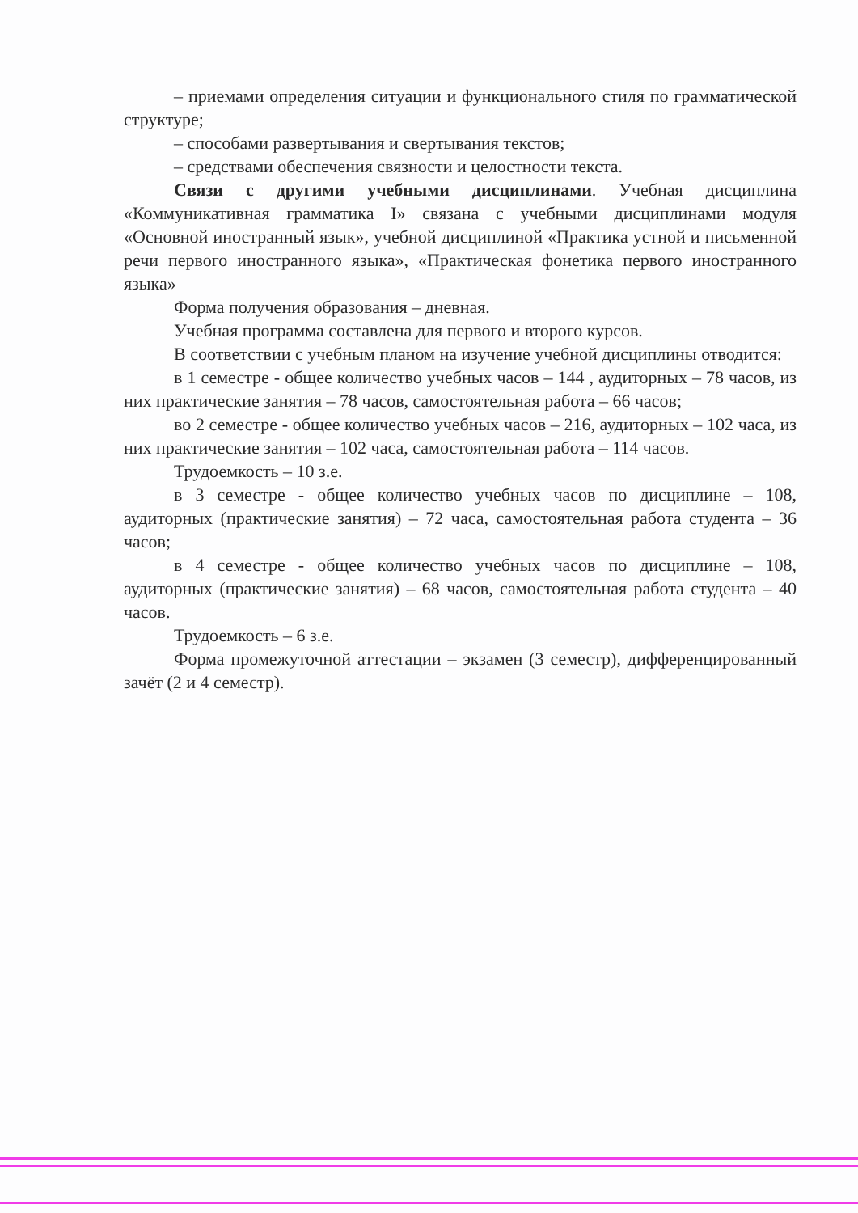– приемами определения ситуации и функционального стиля по грамматической структуре;
– способами развертывания и свертывания текстов;
– средствами обеспечения связности и целостности текста.
Связи с другими учебными дисциплинами. Учебная дисциплина «Коммуникативная грамматика I» связана с учебными дисциплинами модуля «Основной иностранный язык», учебной дисциплиной «Практика устной и письменной речи первого иностранного языка», «Практическая фонетика первого иностранного языка»
Форма получения образования – дневная.
Учебная программа составлена для первого и второго курсов.
В соответствии с учебным планом на изучение учебной дисциплины отводится:
в 1 семестре - общее количество учебных часов – 144 , аудиторных – 78 часов, из них практические занятия – 78 часов, самостоятельная работа – 66 часов;
во 2 семестре - общее количество учебных часов – 216, аудиторных – 102 часа, из них практические занятия – 102 часа, самостоятельная работа – 114 часов.
Трудоемкость – 10 з.е.
в 3 семестре - общее количество учебных часов по дисциплине – 108, аудиторных (практические занятия) – 72 часа, самостоятельная работа студента – 36 часов;
в 4 семестре - общее количество учебных часов по дисциплине – 108, аудиторных (практические занятия) – 68 часов, самостоятельная работа студента – 40 часов.
Трудоемкость – 6 з.е.
Форма промежуточной аттестации – экзамен (3 семестр), дифференцированный зачёт (2 и 4 семестр).